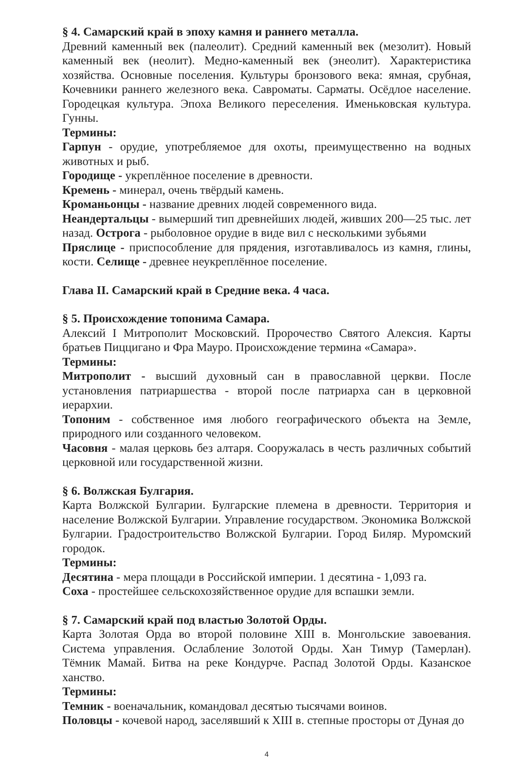§ 4. Самарский край в эпоху камня и раннего металла.
Древний каменный век (палеолит). Средний каменный век (мезолит). Новый каменный век (неолит). Медно-каменный век (энеолит). Характеристика хозяйства. Основные поселения. Культуры бронзового века: ямная, срубная, Кочевники раннего железного века. Савроматы. Сарматы. Осёдлое население. Городецкая культура. Эпоха Великого переселения. Именьковская культура. Гунны.
Термины:
Гарпун - орудие, употребляемое для охоты, преимущественно на водных животных и рыб.
Городище - укреплённое поселение в древности.
Кремень - минерал, очень твёрдый камень.
Кроманьонцы - название древних людей современного вида.
Неандертальцы - вымерший тип древнейших людей, живших 200—25 тыс. лет назад. Острога - рыболовное орудие в виде вил с несколькими зубьями
Пряслице - приспособление для прядения, изготавливалось из камня, глины, кости. Селище - древнее неукреплённое поселение.
Глава II. Самарский край в Средние века. 4 часа.
§ 5. Происхождение топонима Самара.
Алексий I Митрополит Московский. Пророчество Святого Алексия. Карты братьев Пиццигано и Фра Мауро. Происхождение термина «Самара».
Термины:
Митрополит - высший духовный сан в православной церкви. После установления патриаршества - второй после патриарха сан в церковной иерархии.
Топоним - собственное имя любого географического объекта на Земле, природного или созданного человеком.
Часовня - малая церковь без алтаря. Сооружалась в честь различных событий церковной или государственной жизни.
§ 6. Волжская Булгария.
Карта Волжской Булгарии. Булгарские племена в древности. Территория и население Волжской Булгарии. Управление государством. Экономика Волжской Булгарии. Градостроительство Волжской Булгарии. Город Биляр. Муромский городок.
Термины:
Десятина - мера площади в Российской империи. 1 десятина - 1,093 га.
Соха - простейшее сельскохозяйственное орудие для вспашки земли.
§ 7. Самарский край под властью Золотой Орды.
Карта Золотая Орда во второй половине XIII в. Монгольские завоевания. Система управления. Ослабление Золотой Орды. Хан Тимур (Тамерлан). Тёмник Мамай. Битва на реке Кондурче. Распад Золотой Орды. Казанское ханство.
Термины:
Темник - военачальник, командовал десятью тысячами воинов.
Половцы - кочевой народ, заселявший к XIII в. степные просторы от Дуная до
4